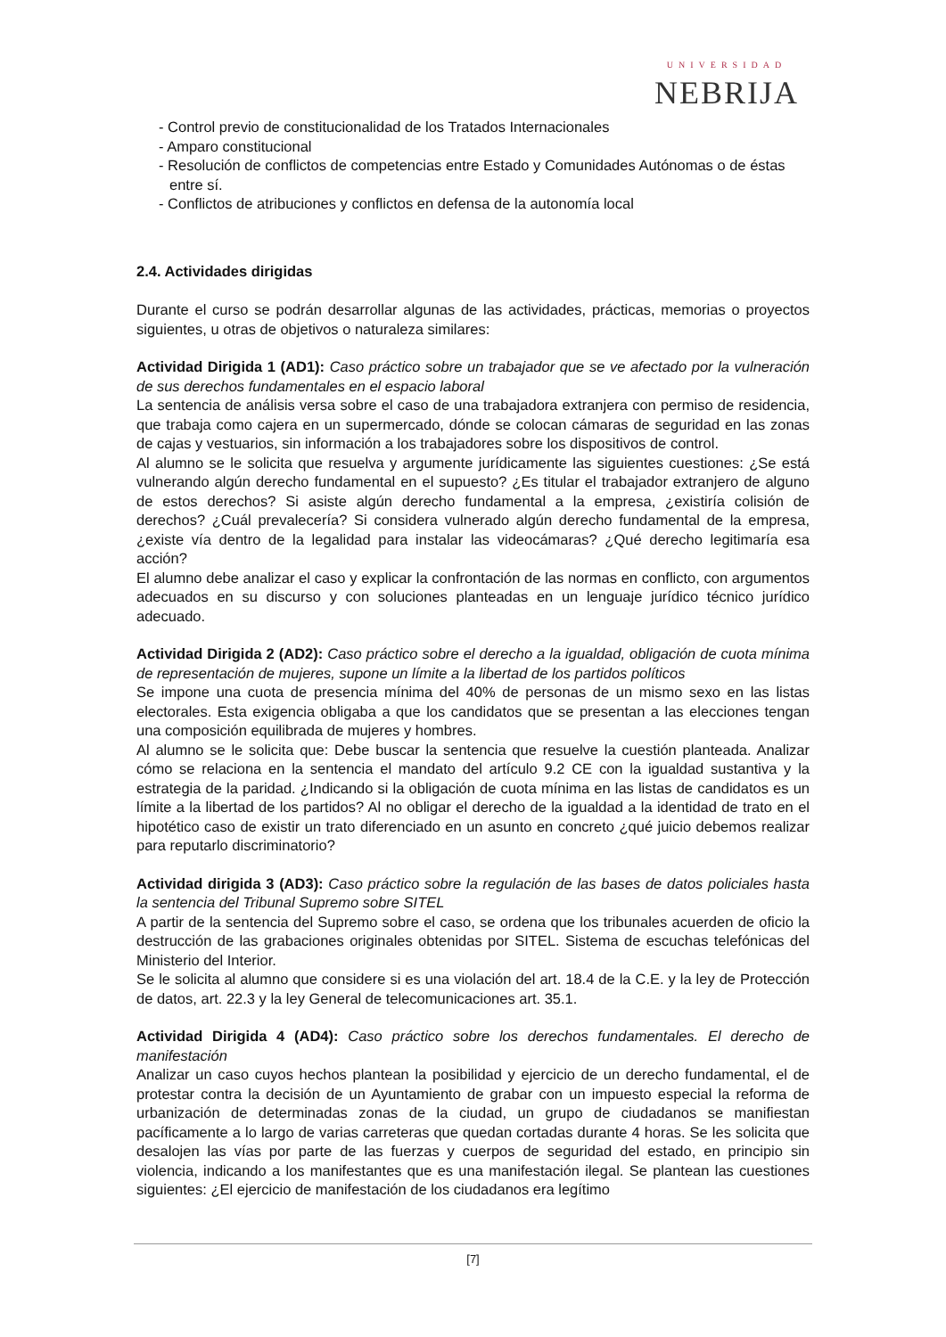UNIVERSIDAD
NEBRIJA
- Control previo de constitucionalidad de los Tratados Internacionales
- Amparo constitucional
- Resolución de conflictos de competencias entre Estado y Comunidades Autónomas o de éstas entre sí.
- Conflictos de atribuciones y conflictos en defensa de la autonomía local
2.4. Actividades dirigidas
Durante el curso se podrán desarrollar algunas de las actividades, prácticas, memorias o proyectos siguientes, u otras de objetivos o naturaleza similares:
Actividad Dirigida 1 (AD1): Caso práctico sobre un trabajador que se ve afectado por la vulneración de sus derechos fundamentales en el espacio laboral
La sentencia de análisis versa sobre el caso de una trabajadora extranjera con permiso de residencia, que trabaja como cajera en un supermercado, dónde se colocan cámaras de seguridad en las zonas de cajas y vestuarios, sin información a los trabajadores sobre los dispositivos de control.
Al alumno se le solicita que resuelva y argumente jurídicamente las siguientes cuestiones: ¿Se está vulnerando algún derecho fundamental en el supuesto? ¿Es titular el trabajador extranjero de alguno de estos derechos? Si asiste algún derecho fundamental a la empresa, ¿existiría colisión de derechos? ¿Cuál prevalecería? Si considera vulnerado algún derecho fundamental de la empresa, ¿existe vía dentro de la legalidad para instalar las videocámaras? ¿Qué derecho legitimaría esa acción?
El alumno debe analizar el caso y explicar la confrontación de las normas en conflicto, con argumentos adecuados en su discurso y con soluciones planteadas en un lenguaje jurídico técnico jurídico adecuado.
Actividad Dirigida 2 (AD2): Caso práctico sobre el derecho a la igualdad, obligación de cuota mínima de representación de mujeres, supone un límite a la libertad de los partidos políticos
Se impone una cuota de presencia mínima del 40% de personas de un mismo sexo en las listas electorales. Esta exigencia obligaba a que los candidatos que se presentan a las elecciones tengan una composición equilibrada de mujeres y hombres.
Al alumno se le solicita que: Debe buscar la sentencia que resuelve la cuestión planteada. Analizar cómo se relaciona en la sentencia el mandato del artículo 9.2 CE con la igualdad sustantiva y la estrategia de la paridad. ¿Indicando si la obligación de cuota mínima en las listas de candidatos es un límite a la libertad de los partidos? Al no obligar el derecho de la igualdad a la identidad de trato en el hipotético caso de existir un trato diferenciado en un asunto en concreto ¿qué juicio debemos realizar para reputarlo discriminatorio?
Actividad dirigida 3 (AD3): Caso práctico sobre la regulación de las bases de datos policiales hasta la sentencia del Tribunal Supremo sobre SITEL
A partir de la sentencia del Supremo sobre el caso, se ordena que los tribunales acuerden de oficio la destrucción de las grabaciones originales obtenidas por SITEL. Sistema de escuchas telefónicas del Ministerio del Interior.
Se le solicita al alumno que considere si es una violación del art. 18.4 de la C.E. y la ley de Protección de datos, art. 22.3 y la ley General de telecomunicaciones art. 35.1.
Actividad Dirigida 4 (AD4): Caso práctico sobre los derechos fundamentales. El derecho de manifestación
Analizar un caso cuyos hechos plantean la posibilidad y ejercicio de un derecho fundamental, el de protestar contra la decisión de un Ayuntamiento de grabar con un impuesto especial la reforma de urbanización de determinadas zonas de la ciudad, un grupo de ciudadanos se manifiestan pacíficamente a lo largo de varias carreteras que quedan cortadas durante 4 horas. Se les solicita que desalojen las vías por parte de las fuerzas y cuerpos de seguridad del estado, en principio sin violencia, indicando a los manifestantes que es una manifestación ilegal. Se plantean las cuestiones siguientes: ¿El ejercicio de manifestación de los ciudadanos era legítimo
[7]